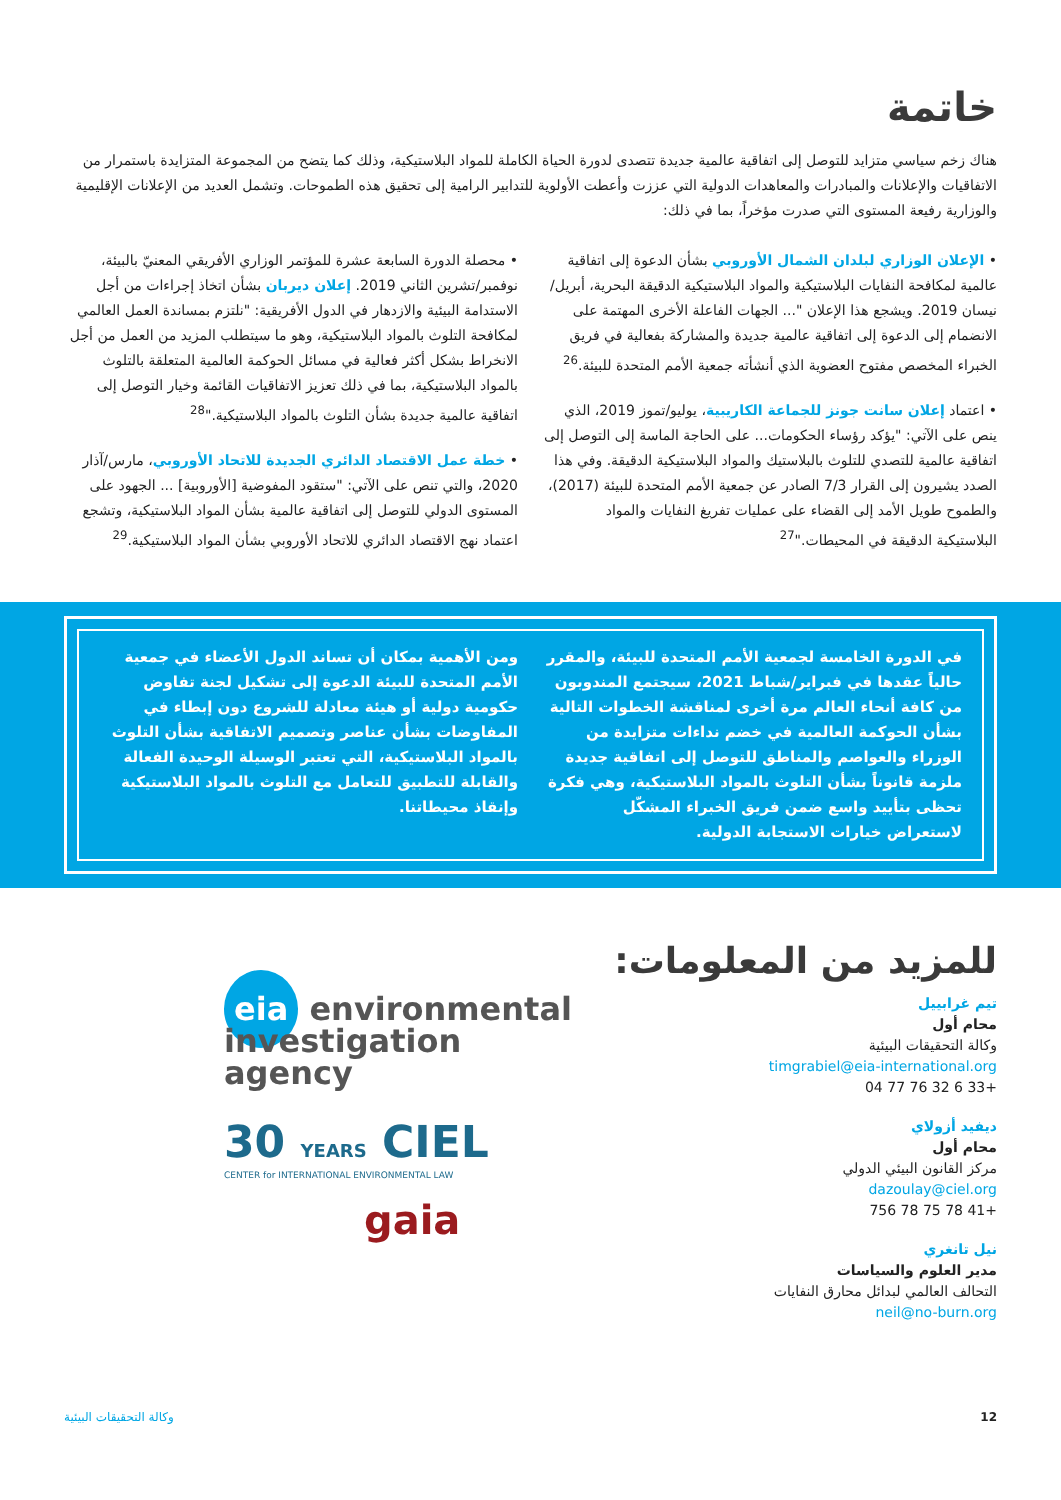خاتمة
هناك زخم سياسي متزايد للتوصل إلى اتفاقية عالمية جديدة تتصدى لدورة الحياة الكاملة للمواد البلاستيكية، وذلك كما يتضح من المجموعة المتزايدة باستمرار من الاتفاقيات والإعلانات والمبادرات والمعاهدات الدولية التي عززت وأعطت الأولوية للتدابير الرامية إلى تحقيق هذه الطموحات. وتشمل العديد من الإعلانات الإقليمية والوزارية رفيعة المستوى التي صدرت مؤخراً، بما في ذلك:
• الإعلان الوزاري لبلدان الشمال الأوروبي بشأن الدعوة إلى اتفاقية عالمية لمكافحة النفايات البلاستيكية والمواد البلاستيكية الدقيقة البحرية، أبريل/نيسان 2019. ويشجع هذا الإعلان "... الجهات الفاعلة الأخرى المهتمة على الانضمام إلى الدعوة إلى اتفاقية عالمية جديدة والمشاركة بفعالية في فريق الخبراء المخصص مفتوح العضوية الذي أنشأته جمعية الأمم المتحدة للبيئة.<sup>26</sup>
• اعتماد إعلان سانت جونز للجماعة الكاريبية، يوليو/تموز 2019، الذي ينص على الآتي: "يؤكد رؤساء الحكومات... على الحاجة الماسة إلى التوصل إلى اتفاقية عالمية للتصدي للتلوث بالبلاستيك والمواد البلاستيكية الدقيقة. وفي هذا الصدد يشيرون إلى القرار 7/3 الصادر عن جمعية الأمم المتحدة للبيئة (2017)، والطموح طويل الأمد إلى القضاء على عمليات تفريغ النفايات والمواد البلاستيكية الدقيقة في المحيطات."<sup>27</sup>
• محصلة الدورة السابعة عشرة للمؤتمر الوزاري الأفريقي المعنيّ بالبيئة، نوفمبر/تشرين الثاني 2019. إعلان ديربان بشأن اتخاذ إجراءات من أجل الاستدامة البيئية والازدهار في الدول الأفريقية: "نلتزم بمساندة العمل العالمي لمكافحة التلوث بالمواد البلاستيكية، وهو ما سيتطلب المزيد من العمل من أجل الانخراط بشكل أكثر فعالية في مسائل الحوكمة العالمية المتعلقة بالتلوث بالمواد البلاستيكية، بما في ذلك تعزيز الاتفاقيات القائمة وخيار التوصل إلى اتفاقية عالمية جديدة بشأن التلوث بالمواد البلاستيكية."<sup>28</sup>
• خطة عمل الاقتصاد الدائري الجديدة للاتحاد الأوروبي، مارس/آذار 2020، والتي تنص على الآتي: "ستقود المفوضية [الأوروبية] ... الجهود على المستوى الدولي للتوصل إلى اتفاقية عالمية بشأن المواد البلاستيكية، وتشجع اعتماد نهج الاقتصاد الدائري للاتحاد الأوروبي بشأن المواد البلاستيكية.<sup>29</sup>
في الدورة الخامسة لجمعية الأمم المتحدة للبيئة، والمقرر حالياً عقدها في فبراير/شباط 2021، سيجتمع المندوبون من كافة أنحاء العالم مرة أخرى لمناقشة الخطوات التالية بشأن الحوكمة العالمية في خضم نداءات متزايدة من الوزراء والعواصم والمناطق للتوصل إلى اتفاقية جديدة ملزمة قانوناً بشأن التلوث بالمواد البلاستيكية، وهي فكرة تحظى بتأييد واسع ضمن فريق الخبراء المشكّل لاستعراض خيارات الاستجابة الدولية.
ومن الأهمية بمكان أن تساند الدول الأعضاء في جمعية الأمم المتحدة للبيئة الدعوة إلى تشكيل لجنة تفاوض حكومية دولية أو هيئة معادلة للشروع دون إبطاء في المفاوضات بشأن عناصر وتصميم الاتفاقية بشأن التلوث بالمواد البلاستيكية، التي تعتبر الوسيلة الوحيدة الفعالة والقابلة للتطبيق للتعامل مع التلوث بالمواد البلاستيكية وإنقاذ محيطاتنا.
للمزيد من المعلومات:
تيم غرابييل
محام أول
وكالة التحقيقات البيئية
timgrabiel@eia-international.org
+33 6 32 76 77 04
ديفيد أزولاي
محام أول
مركز القانون البيئي الدولي
dazoulay@ciel.org
+41 78 75 78 756
نيل تانغري
مدير العلوم والسياسات
التحالف العالمي لبدائل محارق النفايات
neil@no-burn.org
eia environmental investigation agency
30 YEARS CIEL
CENTER for INTERNATIONAL ENVIRONMENTAL LAW
gaia
12 وكالة التحقيقات البيئية